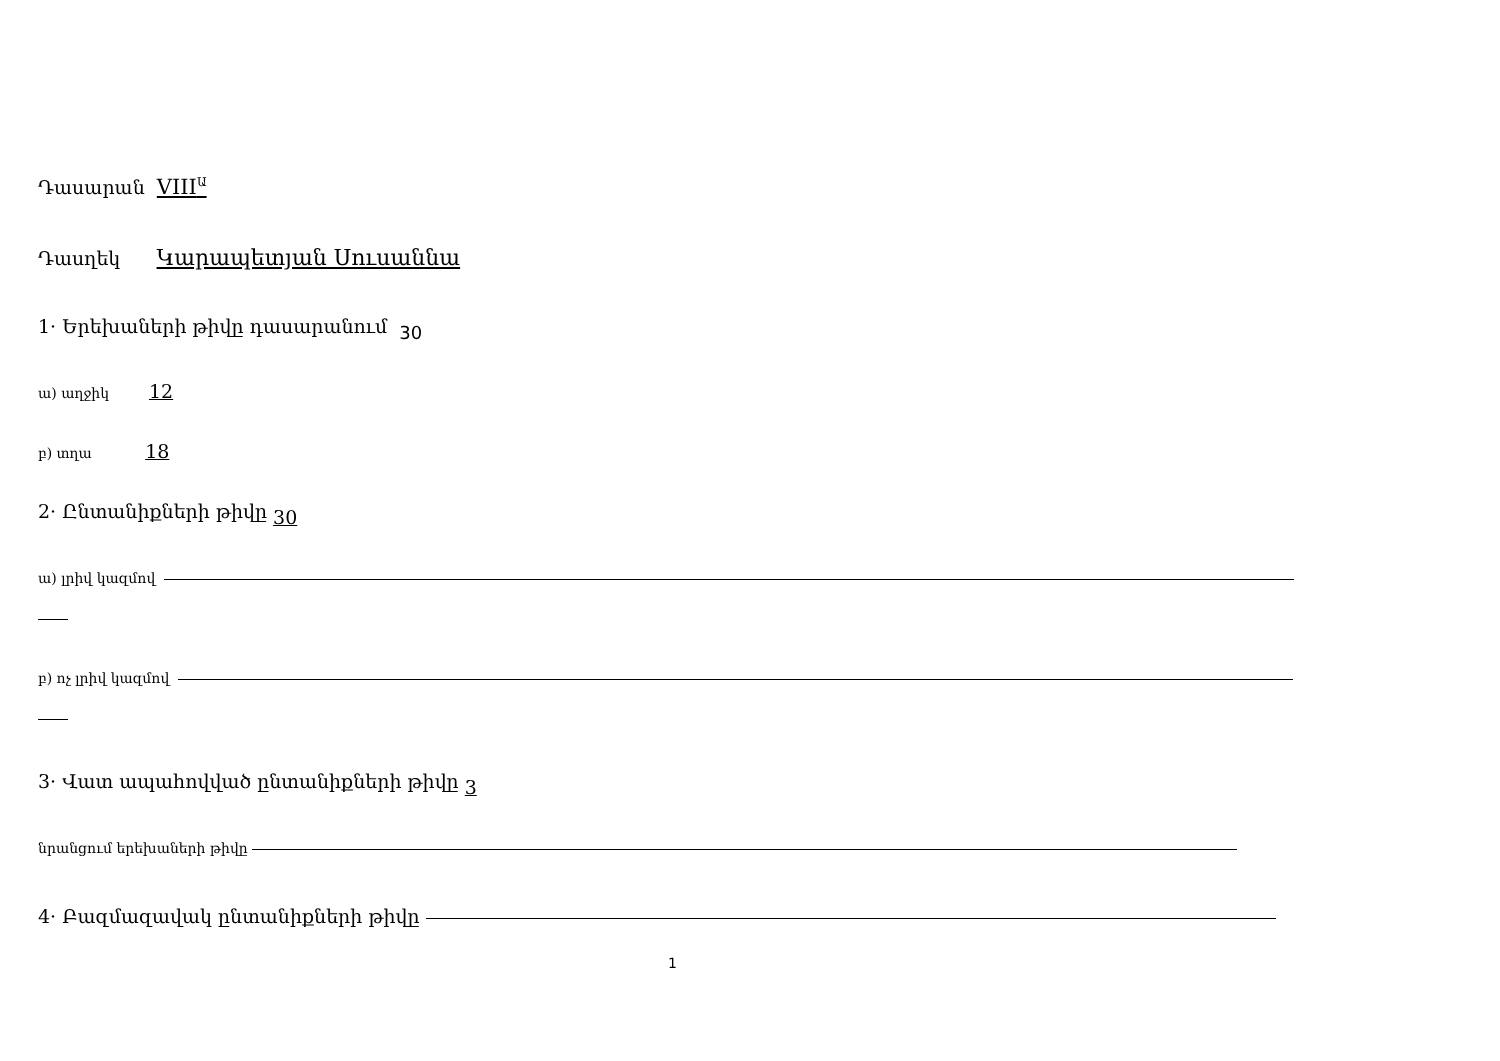Դասարան VIII<sup>Ա</sup>
Դասղեկ Կարապետյան Սուսաննա
1· Երեխաների թիվը դասարանում 30
ա) աղջիկ 12
բ) տղա 18
2· Ընտանիքների թիվը 30
ա) լրիվ կազմով
բ) ոչ լրիվ կազմով
3· Վատ ապահովված ընտանիքների թիվը 3
նրանցում երեխաների թիվը
4· Բազմազավակ ընտանիքների թիվը
1